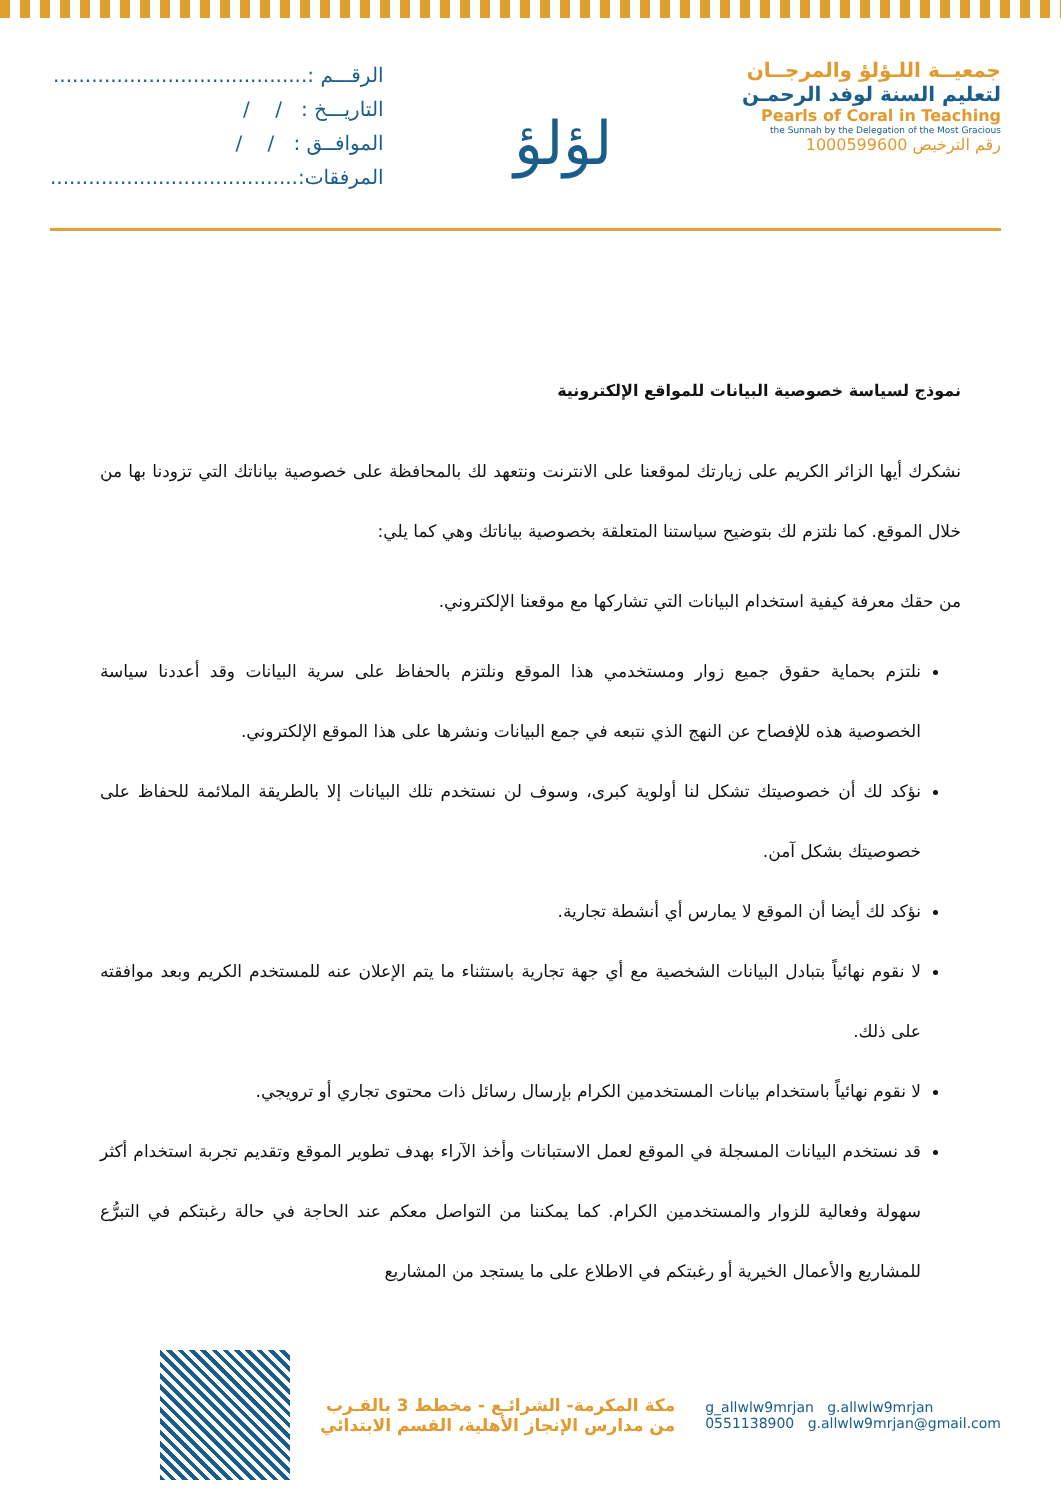جمعيــة اللـؤلؤ والمرجــان
لتعليم السنة لوفد الرحمـن
Pearls of Coral in Teaching
the Sunnah by the Delegation of the Most Gracious
رقم الترخيص 1000599600
لؤلؤ
الرقـــم :........................................
التاريـــخ : / /
الموافــق : / /
المرفقات:.......................................
نموذج لسياسة خصوصية البيانات للمواقع الإلكترونية
نشكرك أيها الزائر الكريم على زيارتك لموقعنا على الانترنت ونتعهد لك بالمحافظة على خصوصية بياناتك التي تزودنا بها من خلال الموقع. كما نلتزم لك بتوضيح سياستنا المتعلقة بخصوصية بياناتك وهي كما يلي:
من حقك معرفة كيفية استخدام البيانات التي تشاركها مع موقعنا الإلكتروني.
نلتزم بحماية حقوق جميع زوار ومستخدمي هذا الموقع ونلتزم بالحفاظ على سرية البيانات وقد أعددنا سياسة الخصوصية هذه للإفصاح عن النهج الذي نتبعه في جمع البيانات ونشرها على هذا الموقع الإلكتروني.
نؤكد لك أن خصوصيتك تشكل لنا أولوية كبرى، وسوف لن نستخدم تلك البيانات إلا بالطريقة الملائمة للحفاظ على خصوصيتك بشكل آمن.
نؤكد لك أيضا أن الموقع لا يمارس أي أنشطة تجارية.
لا نقوم نهائياً بتبادل البيانات الشخصية مع أي جهة تجارية باستثناء ما يتم الإعلان عنه للمستخدم الكريم وبعد موافقته على ذلك.
لا نقوم نهائياً باستخدام بيانات المستخدمين الكرام بإرسال رسائل ذات محتوى تجاري أو ترويجي.
قد نستخدم البيانات المسجلة في الموقع لعمل الاستبانات وأخذ الآراء بهدف تطوير الموقع وتقديم تجربة استخدام أكثر سهولة وفعالية للزوار والمستخدمين الكرام. كما يمكننا من التواصل معكم عند الحاجة في حالة رغبتكم في التبرُّع للمشاريع والأعمال الخيرية أو رغبتكم في الاطلاع على ما يستجد من المشاريع
g_allwlw9mrjan g.allwlw9mrjan
0551138900 g.allwlw9mrjan@gmail.com
مكة المكرمة- الشرائـع - مخطط 3 بالقـرب
من مدارس الإنجاز الأهلية، القسم الابتدائي